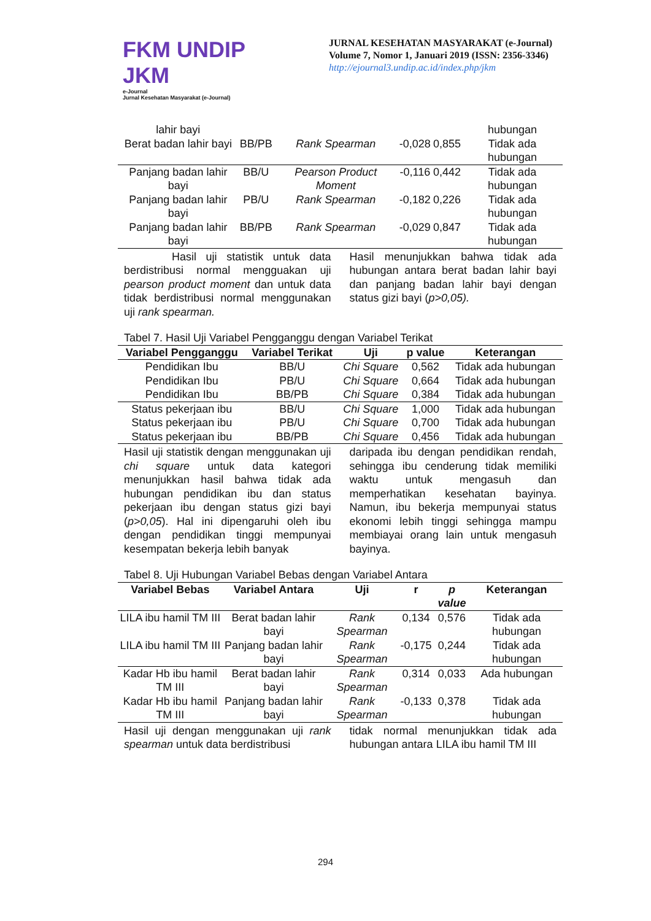FKM UNDIP JKM
e-Journal
Jurnal Kesehatan Masyarakat (e-Journal)
JURNAL KESEHATAN MASYARAKAT (e-Journal)
Volume 7, Nomor 1, Januari 2019 (ISSN: 2356-3346)
http://ejournal3.undip.ac.id/index.php/jkm
| lahir bayi | | | | | hubungan |
| Berat badan lahir bayi | BB/PB | Rank Spearman | -0,028 | 0,855 | Tidak ada hubungan |
| Panjang badan lahir bayi | BB/U | Pearson Product Moment | -0,116 | 0,442 | Tidak ada hubungan |
| Panjang badan lahir bayi | PB/U | Rank Spearman | -0,182 | 0,226 | Tidak ada hubungan |
| Panjang badan lahir bayi | BB/PB | Rank Spearman | -0,029 | 0,847 | Tidak ada hubungan |
Hasil uji statistik untuk data berdistribusi normal mengguakan uji pearson product moment dan untuk data tidak berdistribusi normal menggunakan uji rank spearman.
Hasil menunjukkan bahwa tidak ada hubungan antara berat badan lahir bayi dan panjang badan lahir bayi dengan status gizi bayi (p>0,05).
Tabel 7. Hasil Uji Variabel Pengganggu dengan Variabel Terikat
| Variabel Pengganggu | Variabel Terikat | Uji | p value | Keterangan |
| --- | --- | --- | --- | --- |
| Pendidikan Ibu | BB/U | Chi Square | 0,562 | Tidak ada hubungan |
| Pendidikan Ibu | PB/U | Chi Square | 0,664 | Tidak ada hubungan |
| Pendidikan Ibu | BB/PB | Chi Square | 0,384 | Tidak ada hubungan |
| Status pekerjaan ibu | BB/U | Chi Square | 1,000 | Tidak ada hubungan |
| Status pekerjaan ibu | PB/U | Chi Square | 0,700 | Tidak ada hubungan |
| Status pekerjaan ibu | BB/PB | Chi Square | 0,456 | Tidak ada hubungan |
Hasil uji statistik dengan menggunakan uji chi square untuk data kategori menunjukkan hasil bahwa tidak ada hubungan pendidikan ibu dan status pekerjaan ibu dengan status gizi bayi (p>0,05). Hal ini dipengaruhi oleh ibu dengan pendidikan tinggi mempunyai kesempatan bekerja lebih banyak
daripada ibu dengan pendidikan rendah, sehingga ibu cenderung tidak memiliki waktu untuk mengasuh dan memperhatikan kesehatan bayinya. Namun, ibu bekerja mempunyai status ekonomi lebih tinggi sehingga mampu membiayai orang lain untuk mengasuh bayinya.
Tabel 8. Uji Hubungan Variabel Bebas dengan Variabel Antara
| Variabel Bebas | Variabel Antara | Uji | r | p value | Keterangan |
| --- | --- | --- | --- | --- | --- |
| LILA ibu hamil TM III | Berat badan lahir bayi | Rank Spearman | 0,134 | 0,576 | Tidak ada hubungan |
| LILA ibu hamil TM III | Panjang badan lahir bayi | Rank Spearman | -0,175 | 0,244 | Tidak ada hubungan |
| Kadar Hb ibu hamil TM III | Berat badan lahir bayi | Rank Spearman | 0,314 | 0,033 | Ada hubungan |
| Kadar Hb ibu hamil TM III | Panjang badan lahir bayi | Rank Spearman | -0,133 | 0,378 | Tidak ada hubungan |
Hasil uji dengan menggunakan uji rank spearman untuk data berdistribusi
tidak normal menunjukkan tidak ada hubungan antara LILA ibu hamil TM III
294